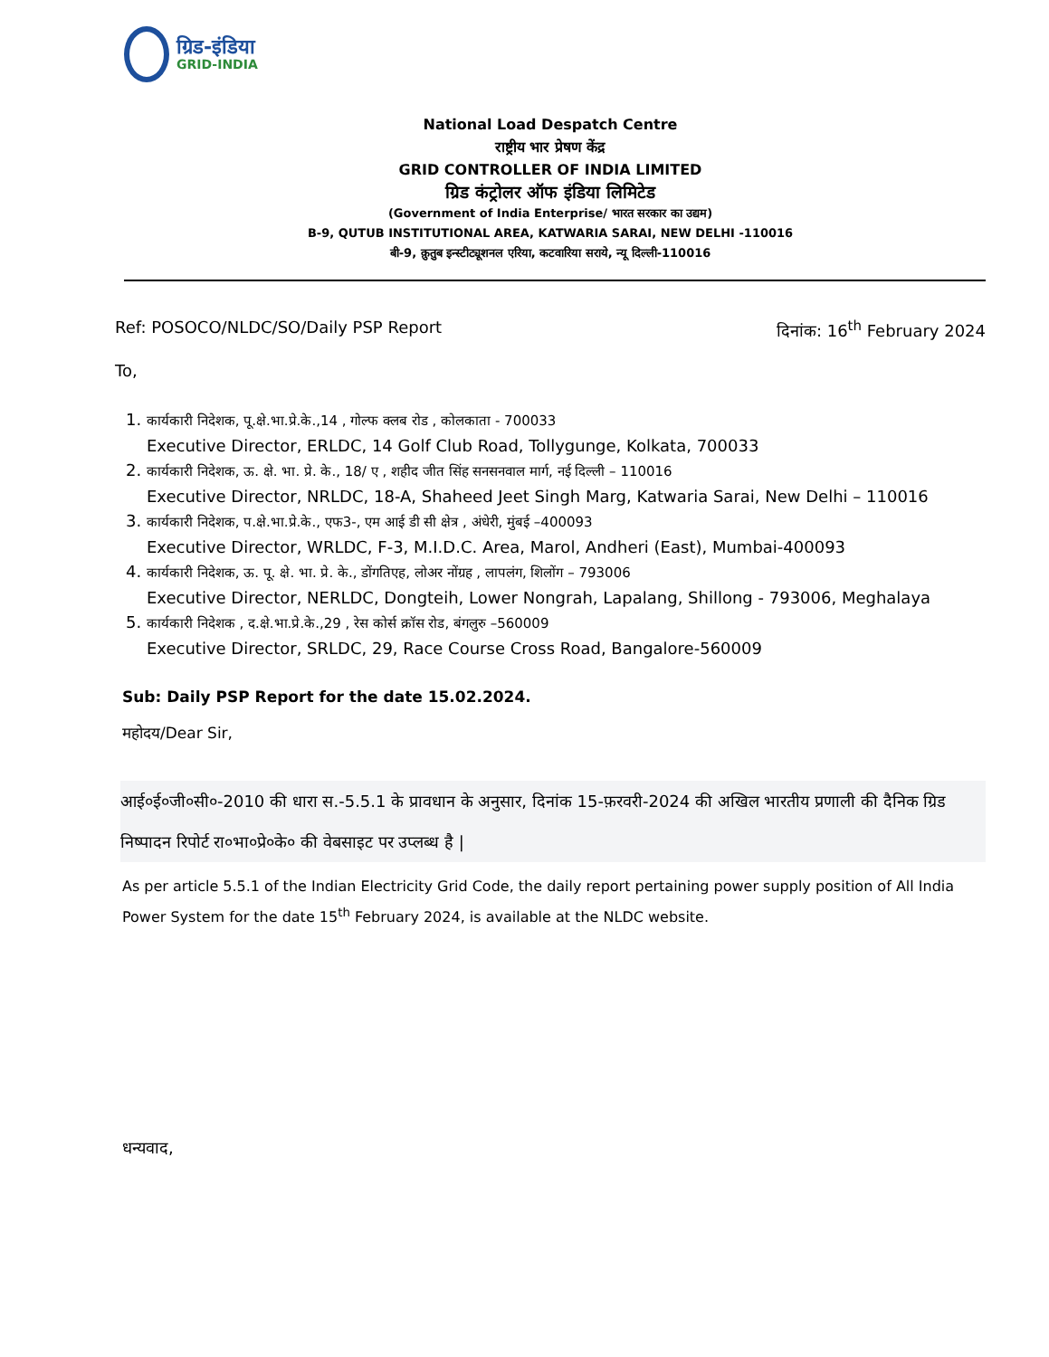ग्रिड-इंडिया
GRID-INDIA
National Load Despatch Centre
राष्ट्रीय भार प्रेषण केंद्र
GRID CONTROLLER OF INDIA LIMITED
ग्रिड कंट्रोलर ऑफ इंडिया लिमिटेड
(Government of India Enterprise/ भारत सरकार का उद्यम)
B-9, QUTUB INSTITUTIONAL AREA, KATWARIA SARAI, NEW DELHI -110016
बी-9, क़ुतुब इन्स्टीट्यूशनल एरिया, कटवारिया सराये, न्यू दिल्ली-110016
Ref: POSOCO/NLDC/SO/Daily PSP Report दिनांक: 16<sup>th</sup> February 2024
To,
1. कार्यकारी निदेशक, पू.क्षे.भा.प्रे.के.,14 , गोल्फ क्लब रोड , कोलकाता - 700033
Executive Director, ERLDC, 14 Golf Club Road, Tollygunge, Kolkata, 700033
2. कार्यकारी निदेशक, ऊ. क्षे. भा. प्रे. के., 18/ ए , शहीद जीत सिंह सनसनवाल मार्ग, नई दिल्ली – 110016
Executive Director, NRLDC, 18-A, Shaheed Jeet Singh Marg, Katwaria Sarai, New Delhi – 110016
3. कार्यकारी निदेशक, प.क्षे.भा.प्रे.के., एफ3-, एम आई डी सी क्षेत्र , अंधेरी, मुंबई –400093
Executive Director, WRLDC, F-3, M.I.D.C. Area, Marol, Andheri (East), Mumbai-400093
4. कार्यकारी निदेशक, ऊ. पू. क्षे. भा. प्रे. के., डोंगतिएह, लोअर नोंग्रह , लापलंग, शिलोंग – 793006
Executive Director, NERLDC, Dongteih, Lower Nongrah, Lapalang, Shillong - 793006, Meghalaya
5. कार्यकारी निदेशक , द.क्षे.भा.प्रे.के.,29 , रेस कोर्स क्रॉस रोड, बंगलुरु –560009
Executive Director, SRLDC, 29, Race Course Cross Road, Bangalore-560009
Sub: Daily PSP Report for the date 15.02.2024.
महोदय/Dear Sir,
आई०ई०जी०सी०-2010 की धारा स.-5.5.1 के प्रावधान के अनुसार, दिनांक 15-फ़रवरी-2024 की अखिल भारतीय प्रणाली की दैनिक ग्रिड निष्पादन रिपोर्ट रा०भा०प्रे०के० की वेबसाइट पर उप्लब्ध है |
As per article 5.5.1 of the Indian Electricity Grid Code, the daily report pertaining power supply position of All India Power System for the date 15<sup>th</sup> February 2024, is available at the NLDC website.
धन्यवाद,